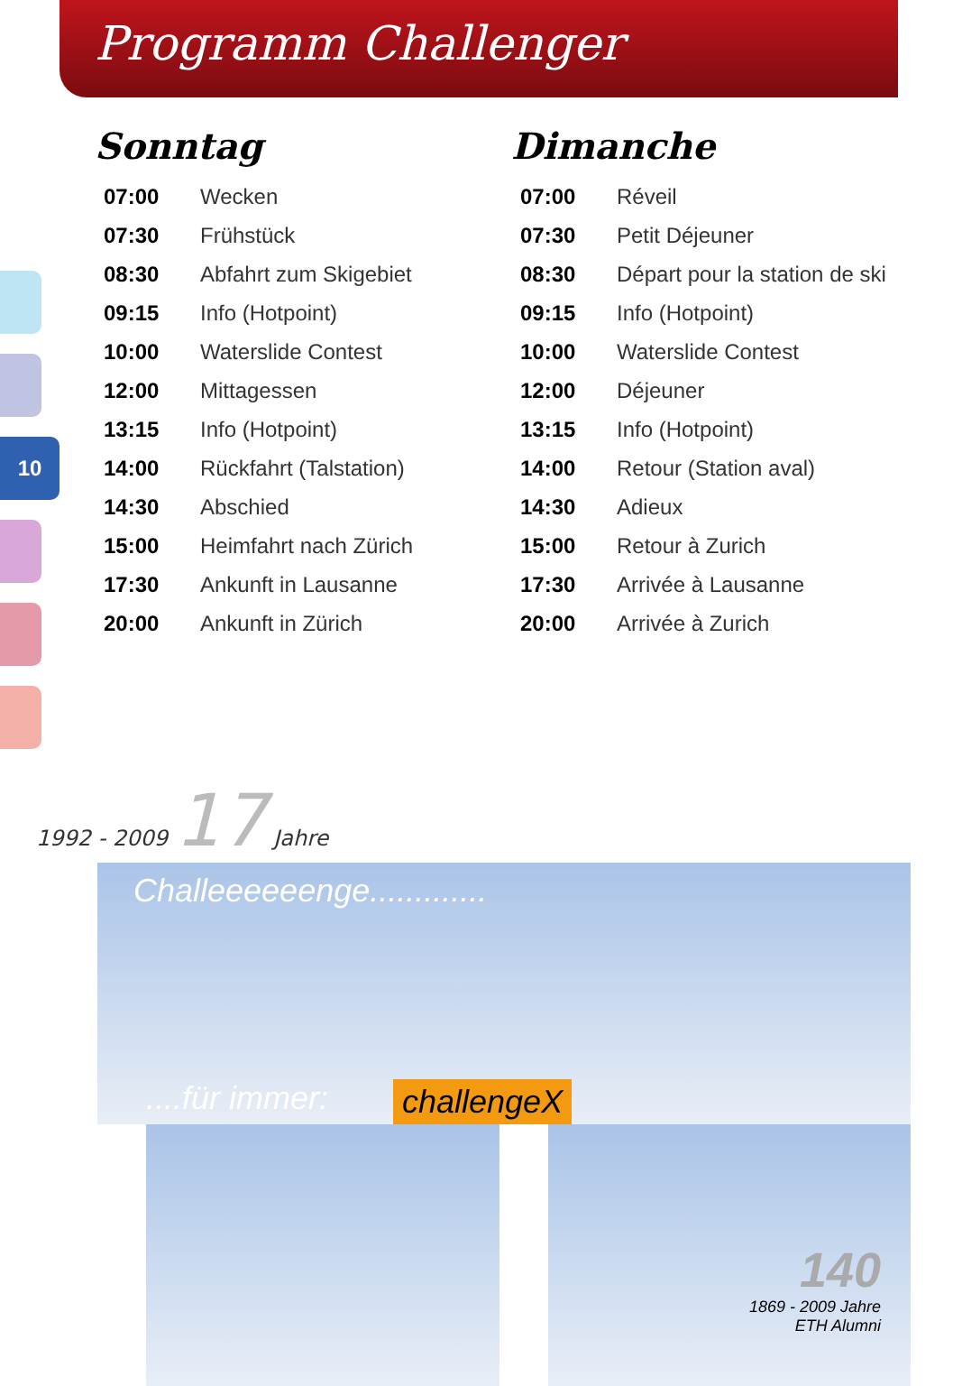Programm Challenger
10
Sonntag
| 07:00 | Wecken |
| 07:30 | Frühstück |
| 08:30 | Abfahrt zum Skigebiet |
| 09:15 | Info (Hotpoint) |
| 10:00 | Waterslide Contest |
| 12:00 | Mittagessen |
| 13:15 | Info (Hotpoint) |
| 14:00 | Rückfahrt (Talstation) |
| 14:30 | Abschied |
| 15:00 | Heimfahrt nach Zürich |
| 17:30 | Ankunft in Lausanne |
| 20:00 | Ankunft in Zürich |
Dimanche
| 07:00 | Réveil |
| 07:30 | Petit Déjeuner |
| 08:30 | Départ pour la station de ski |
| 09:15 | Info (Hotpoint) |
| 10:00 | Waterslide Contest |
| 12:00 | Déjeuner |
| 13:15 | Info (Hotpoint) |
| 14:00 | Retour (Station aval) |
| 14:30 | Adieux |
| 15:00 | Retour à Zurich |
| 17:30 | Arrivée à Lausanne |
| 20:00 | Arrivée à Zurich |
1992 - 2009 17 Jahre
Challeeeeeenge.............
....für immer:
challengeX
140
1869 - 2009 Jahre
ETH Alumni